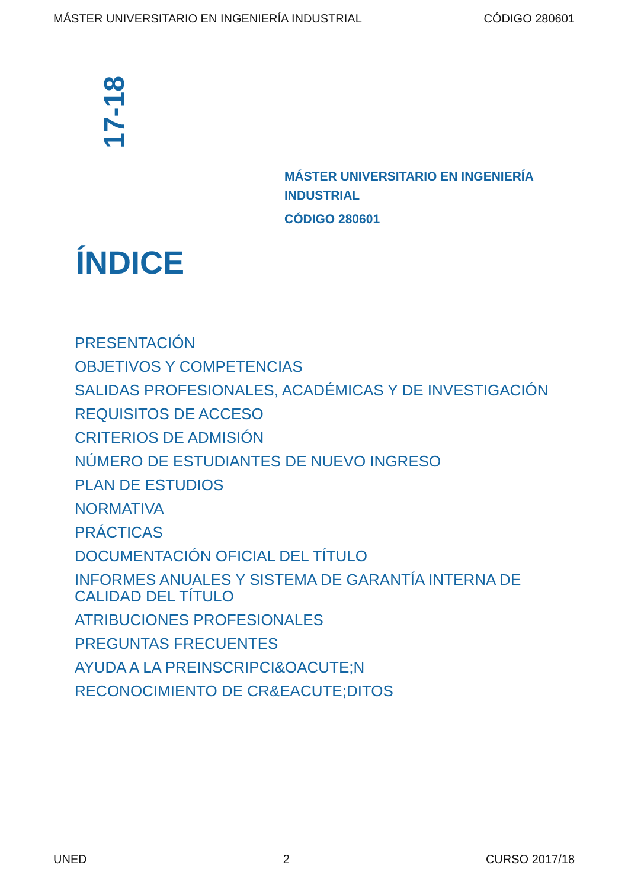MÁSTER UNIVERSITARIO EN INGENIERÍA INDUSTRIAL CÓDIGO 280601
17-18
MÁSTER UNIVERSITARIO EN INGENIERÍA INDUSTRIAL
CÓDIGO 280601
ÍNDICE
PRESENTACIÓN
OBJETIVOS Y COMPETENCIAS
SALIDAS PROFESIONALES, ACADÉMICAS Y DE INVESTIGACIÓN
REQUISITOS DE ACCESO
CRITERIOS DE ADMISIÓN
NÚMERO DE ESTUDIANTES DE NUEVO INGRESO
PLAN DE ESTUDIOS
NORMATIVA
PRÁCTICAS
DOCUMENTACIÓN OFICIAL DEL TÍTULO
INFORMES ANUALES Y SISTEMA DE GARANTÍA INTERNA DE CALIDAD DEL TÍTULO
ATRIBUCIONES PROFESIONALES
PREGUNTAS FRECUENTES
AYUDA A LA PREINSCRIPCI&OACUTE;N
RECONOCIMIENTO DE CR&EACUTE;DITOS
UNED 2 CURSO 2017/18